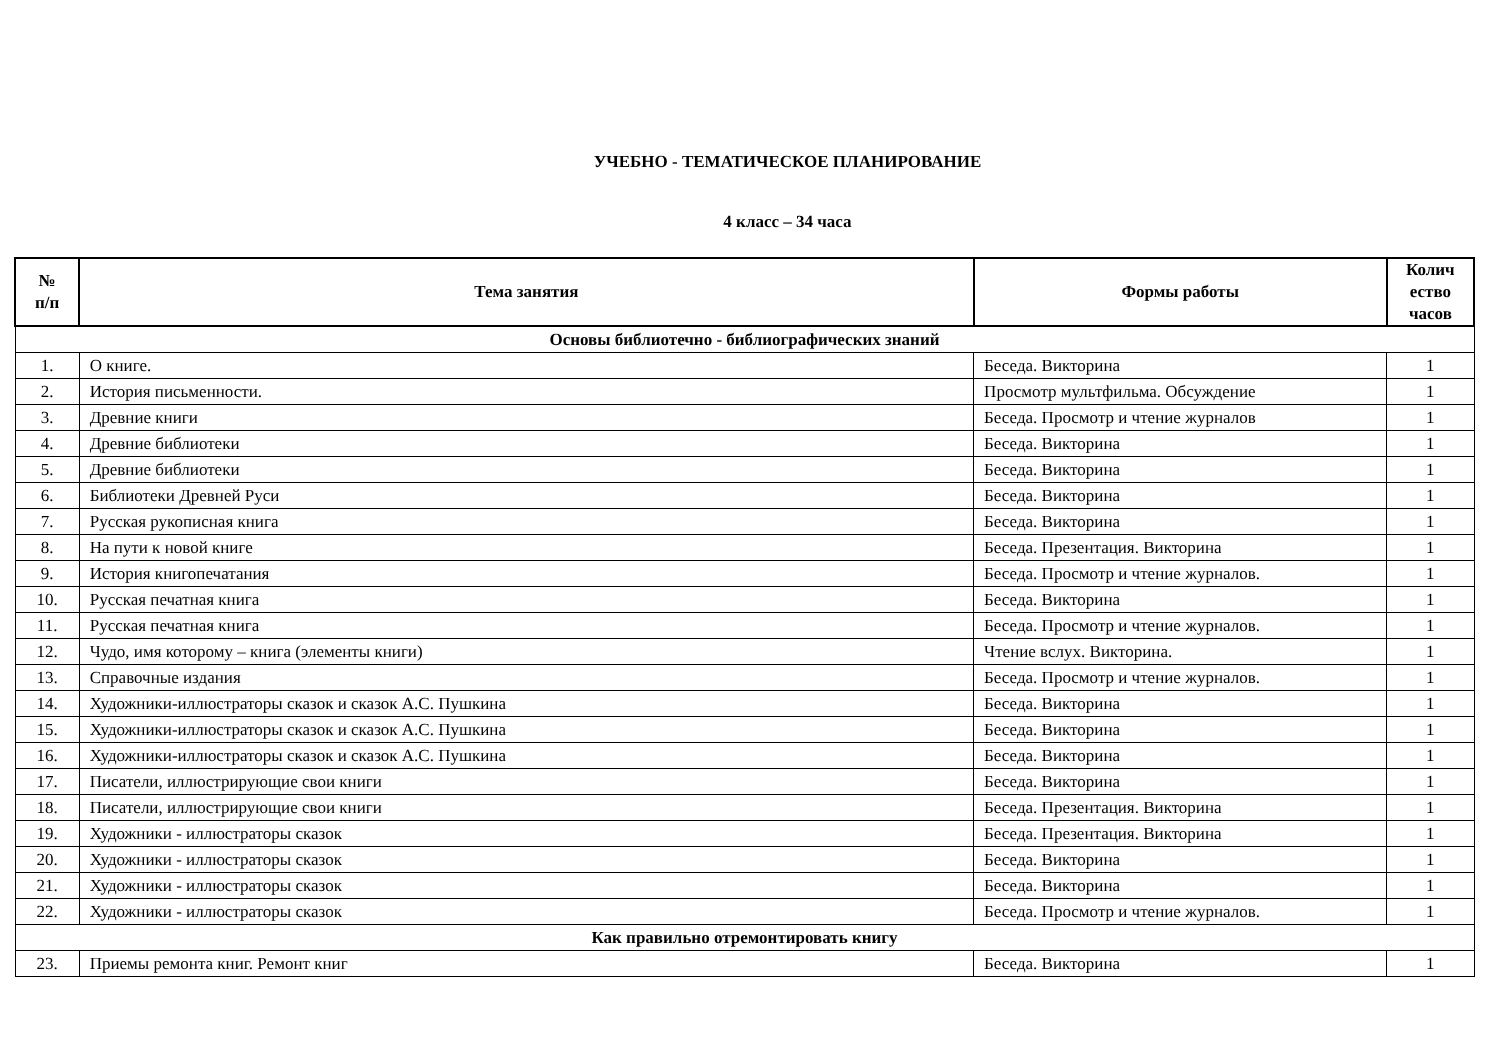УЧЕБНО - ТЕМАТИЧЕСКОЕ ПЛАНИРОВАНИЕ
4 класс – 34 часа
| № п/п | Тема занятия | Формы работы | Колич ество часов |
| --- | --- | --- | --- |
| Основы библиотечно - библиографических знаний | | | |
| 1. | О книге. | Беседа. Викторина | 1 |
| 2. | История письменности. | Просмотр мультфильма. Обсуждение | 1 |
| 3. | Древние книги | Беседа. Просмотр и чтение журналов | 1 |
| 4. | Древние библиотеки | Беседа. Викторина | 1 |
| 5. | Древние библиотеки | Беседа. Викторина | 1 |
| 6. | Библиотеки Древней Руси | Беседа. Викторина | 1 |
| 7. | Русская рукописная книга | Беседа. Викторина | 1 |
| 8. | На пути к новой книге | Беседа. Презентация. Викторина | 1 |
| 9. | История книгопечатания | Беседа. Просмотр и чтение журналов. | 1 |
| 10. | Русская печатная книга | Беседа. Викторина | 1 |
| 11. | Русская печатная книга | Беседа. Просмотр и чтение журналов. | 1 |
| 12. | Чудо, имя которому – книга (элементы книги) | Чтение вслух. Викторина. | 1 |
| 13. | Справочные издания | Беседа. Просмотр и чтение журналов. | 1 |
| 14. | Художники-иллюстраторы сказок и сказок А.С. Пушкина | Беседа. Викторина | 1 |
| 15. | Художники-иллюстраторы сказок и сказок А.С. Пушкина | Беседа. Викторина | 1 |
| 16. | Художники-иллюстраторы сказок и сказок А.С. Пушкина | Беседа. Викторина | 1 |
| 17. | Писатели, иллюстрирующие свои книги | Беседа. Викторина | 1 |
| 18. | Писатели, иллюстрирующие свои книги | Беседа. Презентация. Викторина | 1 |
| 19. | Художники - иллюстраторы сказок | Беседа. Презентация. Викторина | 1 |
| 20. | Художники - иллюстраторы сказок | Беседа. Викторина | 1 |
| 21. | Художники - иллюстраторы сказок | Беседа. Викторина | 1 |
| 22. | Художники - иллюстраторы сказок | Беседа. Просмотр и чтение журналов. | 1 |
| Как правильно отремонтировать книгу | | | |
| 23. | Приемы ремонта книг. Ремонт книг | Беседа. Викторина | 1 |